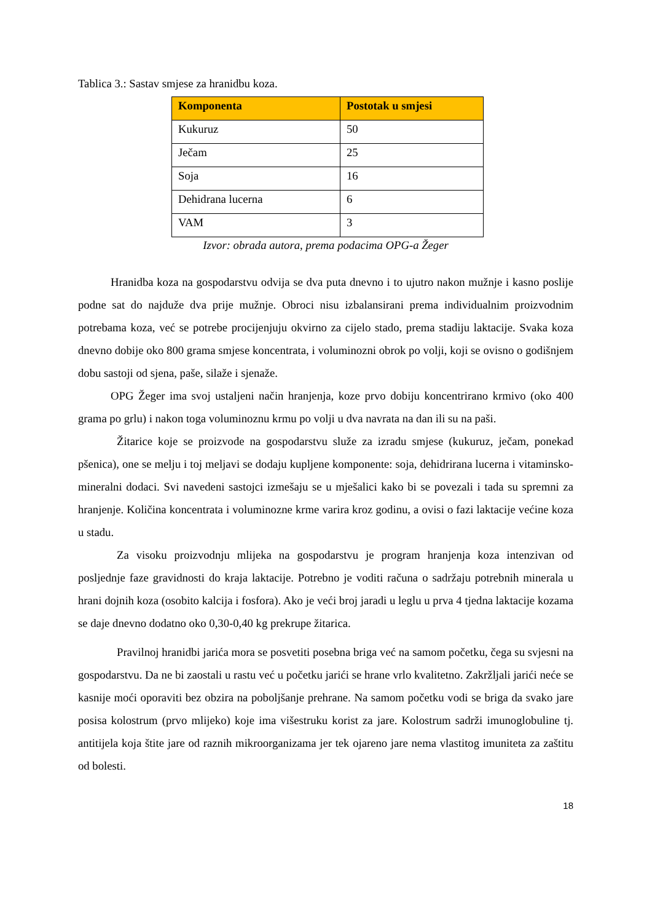Tablica 3.: Sastav smjese za hranidbu koza.
| Komponenta | Postotak u smjesi |
| --- | --- |
| Kukuruz | 50 |
| Ječam | 25 |
| Soja | 16 |
| Dehidrana lucerna | 6 |
| VAM | 3 |
Izvor: obrada autora, prema podacima OPG-a Žeger
Hranidba koza na gospodarstvu odvija se dva puta dnevno i to ujutro nakon mužnje i kasno poslije podne sat do najduže dva prije mužnje. Obroci nisu izbalansirani prema individualnim proizvodnim potrebama koza, već se potrebe procijenjuju okvirno za cijelo stado, prema stadiju laktacije. Svaka koza dnevno dobije oko 800 grama smjese koncentrata, i voluminozni obrok po volji, koji se ovisno o godišnjem dobu sastoji od sjena, paše, silaže i sjenaže.
OPG Žeger ima svoj ustaljeni način hranjenja, koze prvo dobiju koncentrirano krmivo (oko 400 grama po grlu) i nakon toga voluminoznu krmu po volji u dva navrata na dan ili su na paši.
Žitarice koje se proizvode na gospodarstvu služe za izradu smjese (kukuruz, ječam, ponekad pšenica), one se melju i toj meljavi se dodaju kupljene komponente: soja, dehidrirana lucerna i vitaminsko-mineralni dodaci. Svi navedeni sastojci izmešaju se u mješalici kako bi se povezali i tada su spremni za hranjenje. Količina koncentrata i voluminozne krme varira kroz godinu, a ovisi o fazi laktacije većine koza u stadu.
Za visoku proizvodnju mlijeka na gospodarstvu je program hranjenja koza intenzivan od posljednje faze gravidnosti do kraja laktacije. Potrebno je voditi računa o sadržaju potrebnih minerala u hrani dojnih koza (osobito kalcija i fosfora). Ako je veći broj jaradi u leglu u prva 4 tjedna laktacije kozama se daje dnevno dodatno oko 0,30-0,40 kg prekrupe žitarica.
Pravilnoj hranidbi jarića mora se posvetiti posebna briga već na samom početku, čega su svjesni na gospodarstvu. Da ne bi zaostali u rastu već u početku jarići se hrane vrlo kvalitetno. Zakržljali jarići neće se kasnije moći oporaviti bez obzira na poboljšanje prehrane. Na samom početku vodi se briga da svako jare posisa kolostrum (prvo mlijeko) koje ima višestruku korist za jare. Kolostrum sadrži imunoglobuline tj. antitijela koja štite jare od raznih mikroorganizama jer tek ojareno jare nema vlastitog imuniteta za zaštitu od bolesti.
18